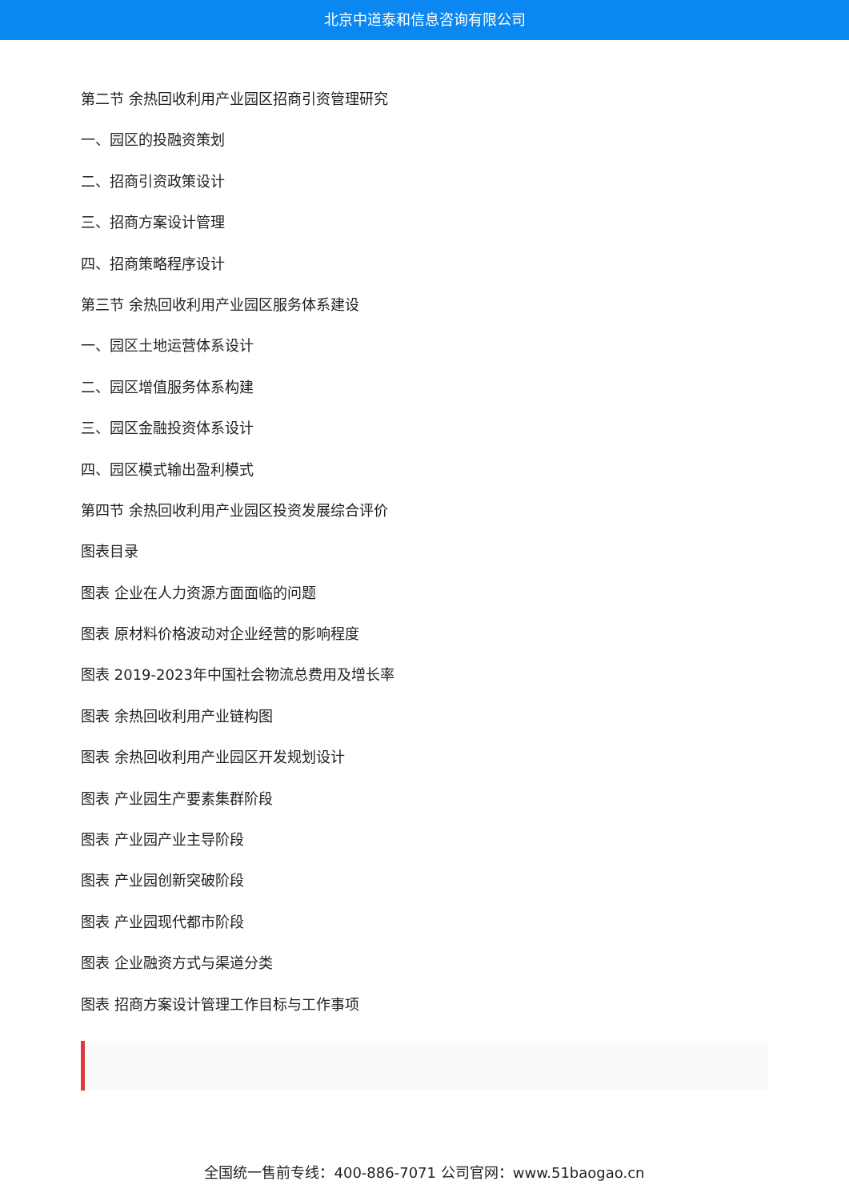北京中道泰和信息咨询有限公司
第二节 余热回收利用产业园区招商引资管理研究
一、园区的投融资策划
二、招商引资政策设计
三、招商方案设计管理
四、招商策略程序设计
第三节 余热回收利用产业园区服务体系建设
一、园区土地运营体系设计
二、园区增值服务体系构建
三、园区金融投资体系设计
四、园区模式输出盈利模式
第四节 余热回收利用产业园区投资发展综合评价
图表目录
图表 企业在人力资源方面面临的问题
图表 原材料价格波动对企业经营的影响程度
图表 2019-2023年中国社会物流总费用及增长率
图表 余热回收利用产业链构图
图表 余热回收利用产业园区开发规划设计
图表 产业园生产要素集群阶段
图表 产业园产业主导阶段
图表 产业园创新突破阶段
图表 产业园现代都市阶段
图表 企业融资方式与渠道分类
图表 招商方案设计管理工作目标与工作事项
全国统一售前专线：400-886-7071 公司官网：www.51baogao.cn